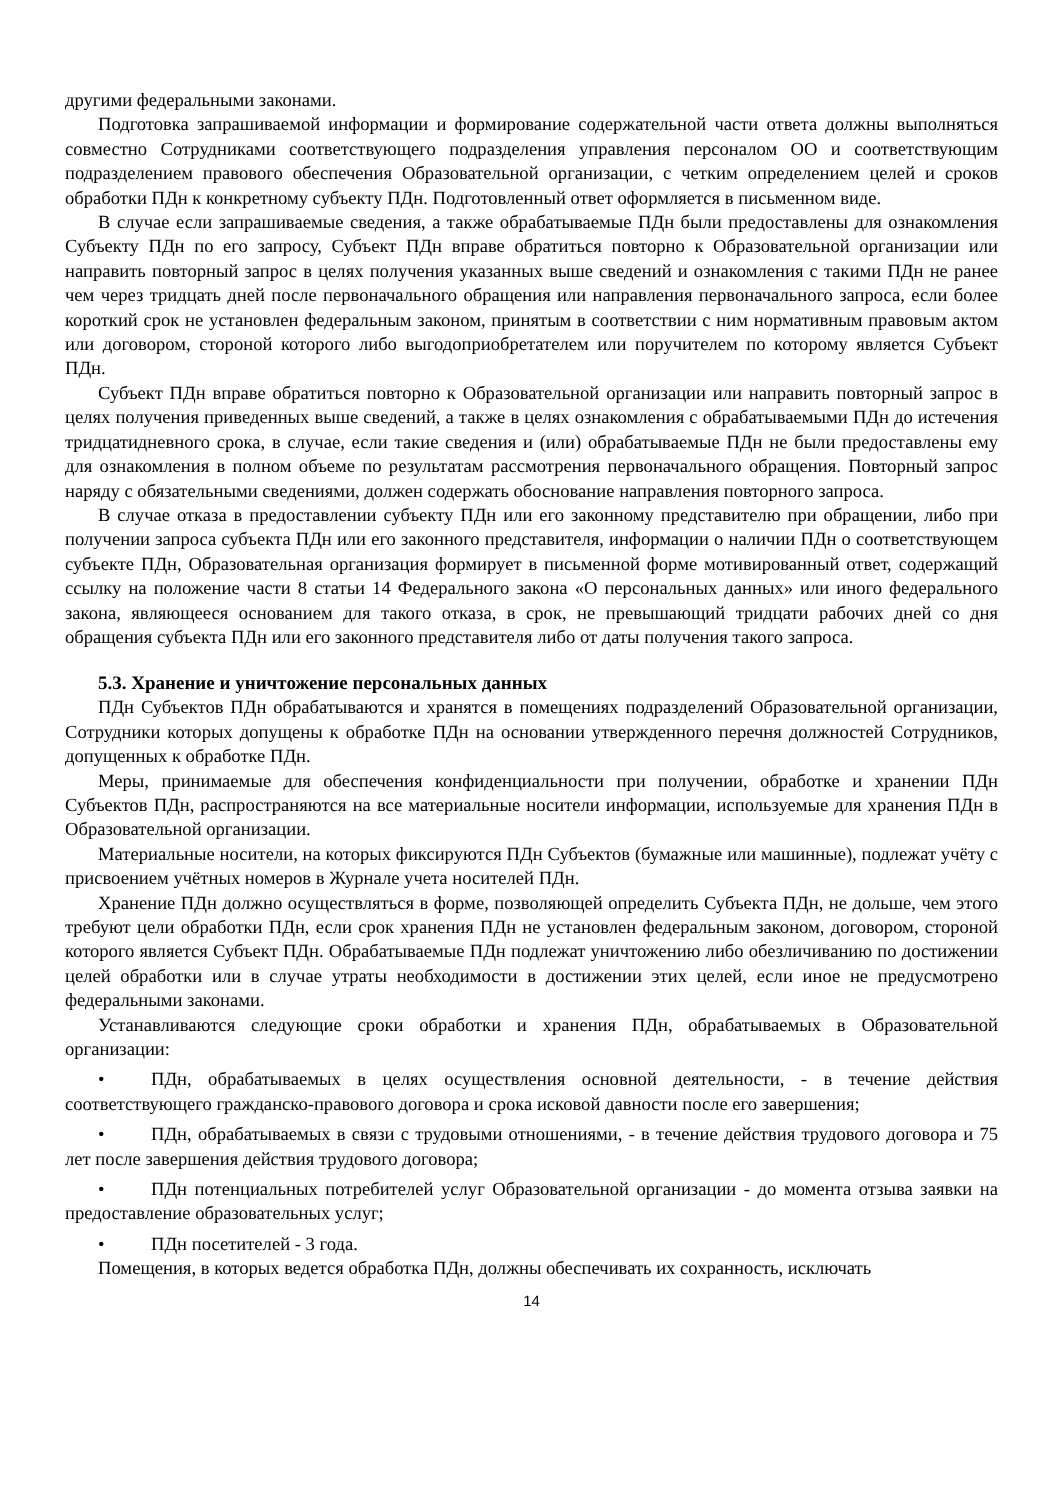другими федеральными законами.
Подготовка запрашиваемой информации и формирование содержательной части ответа должны выполняться совместно Сотрудниками соответствующего подразделения управления персоналом ОО и соответствующим подразделением правового обеспечения Образовательной организации, с четким определением целей и сроков обработки ПДн к конкретному субъекту ПДн. Подготовленный ответ оформляется в письменном виде.
В случае если запрашиваемые сведения, а также обрабатываемые ПДн были предоставлены для ознакомления Субъекту ПДн по его запросу, Субъект ПДн вправе обратиться повторно к Образовательной организации или направить повторный запрос в целях получения указанных выше сведений и ознакомления с такими ПДн не ранее чем через тридцать дней после первоначального обращения или направления первоначального запроса, если более короткий срок не установлен федеральным законом, принятым в соответствии с ним нормативным правовым актом или договором, стороной которого либо выгодоприобретателем или поручителем по которому является Субъект ПДн.
Субъект ПДн вправе обратиться повторно к Образовательной организации или направить повторный запрос в целях получения приведенных выше сведений, а также в целях ознакомления с обрабатываемыми ПДн до истечения тридцатидневного срока, в случае, если такие сведения и (или) обрабатываемые ПДн не были предоставлены ему для ознакомления в полном объеме по результатам рассмотрения первоначального обращения. Повторный запрос наряду с обязательными сведениями, должен содержать обоснование направления повторного запроса.
В случае отказа в предоставлении субъекту ПДн или его законному представителю при обращении, либо при получении запроса субъекта ПДн или его законного представителя, информации о наличии ПДн о соответствующем субъекте ПДн, Образовательная организация формирует в письменной форме мотивированный ответ, содержащий ссылку на положение части 8 статьи 14 Федерального закона «О персональных данных» или иного федерального закона, являющееся основанием для такого отказа, в срок, не превышающий тридцати рабочих дней со дня обращения субъекта ПДн или его законного представителя либо от даты получения такого запроса.
5.3. Хранение и уничтожение персональных данных
ПДн Субъектов ПДн обрабатываются и хранятся в помещениях подразделений Образовательной организации, Сотрудники которых допущены к обработке ПДн на основании утвержденного перечня должностей Сотрудников, допущенных к обработке ПДн.
Меры, принимаемые для обеспечения конфиденциальности при получении, обработке и хранении ПДн Субъектов ПДн, распространяются на все материальные носители информации, используемые для хранения ПДн в Образовательной организации.
Материальные носители, на которых фиксируются ПДн Субъектов (бумажные или машинные), подлежат учёту с присвоением учётных номеров в Журнале учета носителей ПДн.
Хранение ПДн должно осуществляться в форме, позволяющей определить Субъекта ПДн, не дольше, чем этого требуют цели обработки ПДн, если срок хранения ПДн не установлен федеральным законом, договором, стороной которого является Субъект ПДн. Обрабатываемые ПДн подлежат уничтожению либо обезличиванию по достижении целей обработки или в случае утраты необходимости в достижении этих целей, если иное не предусмотрено федеральными законами.
Устанавливаются следующие сроки обработки и хранения ПДн, обрабатываемых в Образовательной организации:
• ПДн, обрабатываемых в целях осуществления основной деятельности, - в течение действия соответствующего гражданско-правового договора и срока исковой давности после его завершения;
• ПДн, обрабатываемых в связи с трудовыми отношениями, - в течение действия трудового договора и 75 лет после завершения действия трудового договора;
• ПДн потенциальных потребителей услуг Образовательной организации - до момента отзыва заявки на предоставление образовательных услуг;
• ПДн посетителей - 3 года.
Помещения, в которых ведется обработка ПДн, должны обеспечивать их сохранность, исключать
14